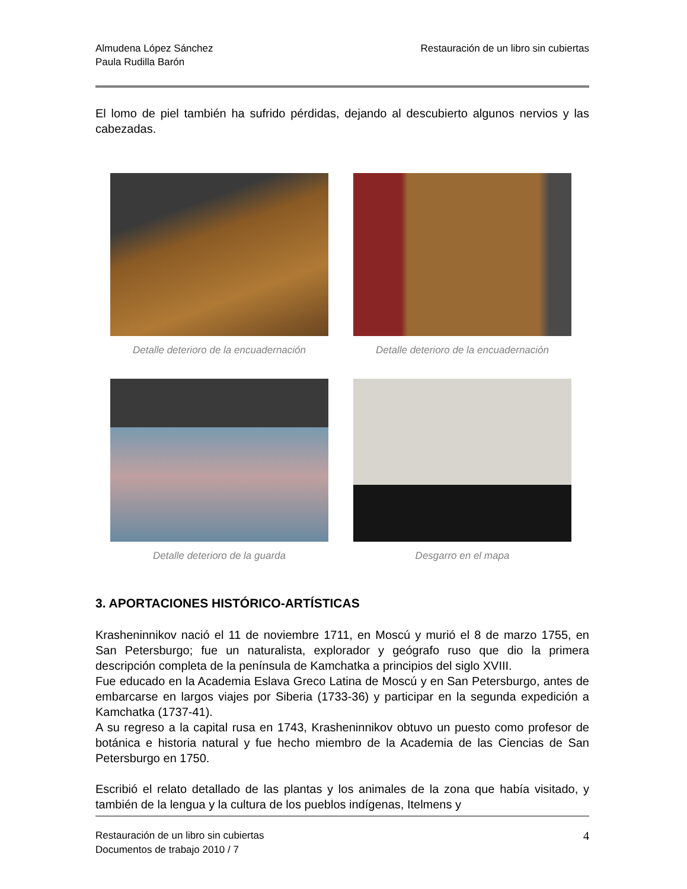Almudena López Sánchez
Paula Rudilla Barón
Restauración de un libro sin cubiertas
El lomo de piel también ha sufrido pérdidas, dejando al descubierto algunos nervios y las cabezadas.
Detalle deterioro de la encuadernación
Detalle deterioro de la encuadernación
Detalle deterioro de la guarda
Desgarro en el mapa
3. APORTACIONES HISTÓRICO-ARTÍSTICAS
Krasheninnikov nació el 11 de noviembre 1711, en Moscú y murió el 8 de marzo 1755, en San Petersburgo; fue un naturalista, explorador y geógrafo ruso que dio la primera descripción completa de la península de Kamchatka a principios del siglo XVIII.
Fue educado en la Academia Eslava Greco Latina de Moscú y en San Petersburgo, antes de embarcarse en largos viajes por Siberia (1733-36) y participar en la segunda expedición a Kamchatka (1737-41).
A su regreso a la capital rusa en 1743, Krasheninnikov obtuvo un puesto como profesor de botánica e historia natural y fue hecho miembro de la Academia de las Ciencias de San Petersburgo en 1750.
Escribió el relato detallado de las plantas y los animales de la zona que había visitado, y también de la lengua y la cultura de los pueblos indígenas, Itelmens y
Restauración de un libro sin cubiertas
Documentos de trabajo 2010 / 7
4